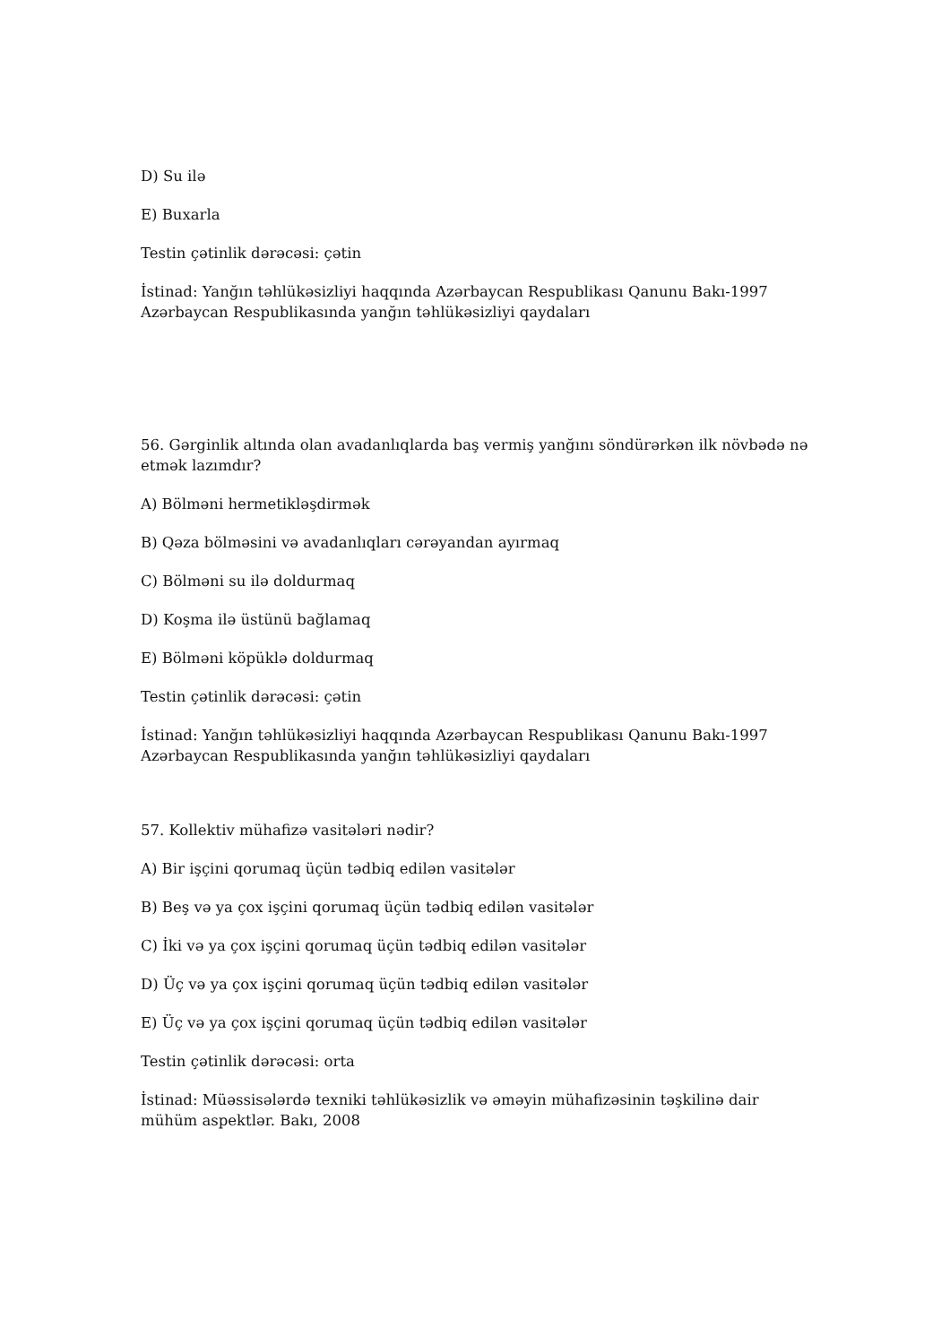D) Su ilə
E) Buxarla
Testin çətinlik dərəcəsi: çətin
İstinad: Yanğın təhlükəsizliyi haqqında Azərbaycan Respublikası Qanunu Bakı-1997 Azərbaycan Respublikasında yanğın təhlükəsizliyi qaydaları
56. Gərginlik altında olan avadanlıqlarda baş vermiş yanğını söndürərkən ilk növbədə nə etmək lazımdır?
A) Bölməni hermetikləşdirmək
B) Qəza bölməsini və avadanlıqları cərəyandan ayırmaq
C) Bölməni su ilə doldurmaq
D) Koşma ilə üstünü bağlamaq
E) Bölməni köpüklə doldurmaq
Testin çətinlik dərəcəsi: çətin
İstinad: Yanğın təhlükəsizliyi haqqında Azərbaycan Respublikası Qanunu Bakı-1997 Azərbaycan Respublikasında yanğın təhlükəsizliyi qaydaları
57. Kollektiv mühafizə vasitələri nədir?
A) Bir işçini qorumaq üçün tədbiq edilən vasitələr
B) Beş və ya çox işçini qorumaq üçün tədbiq edilən vasitələr
C) İki və ya çox işçini qorumaq üçün tədbiq edilən vasitələr
D) Üç və ya çox işçini qorumaq üçün tədbiq edilən vasitələr
E) Üç və ya çox işçini qorumaq üçün tədbiq edilən vasitələr
Testin çətinlik dərəcəsi: orta
İstinad: Müəssisələrdə texniki təhlükəsizlik və əməyin mühafizəsinin təşkilinə dair mühüm aspektlər. Bakı, 2008